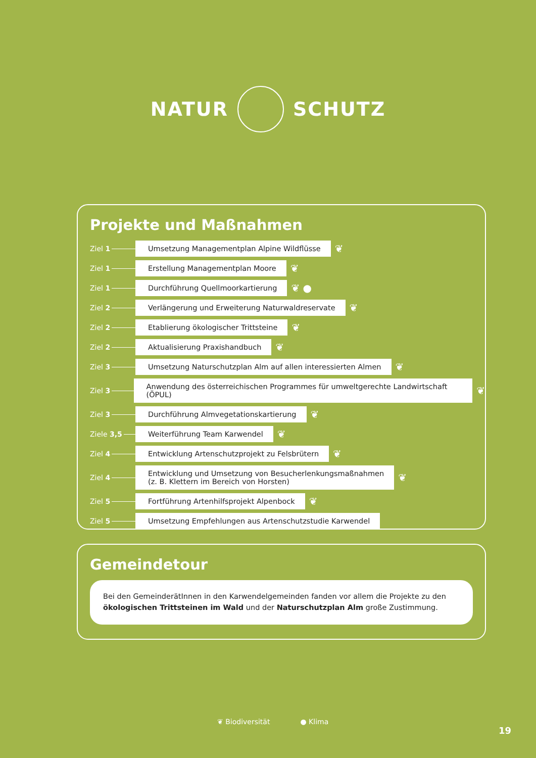NATUR SCHUTZ
Projekte und Maßnahmen
Ziel 1
Umsetzung Managementplan Alpine Wildflüsse
❦
Ziel 1
Erstellung Managementplan Moore
❦
Ziel 1
Durchführung Quellmoorkartierung
❦ ●
Ziel 2
Verlängerung und Erweiterung Naturwaldreservate
❦
Ziel 2
Etablierung ökologischer Trittsteine
❦
Ziel 2
Aktualisierung Praxishandbuch
❦
Ziel 3
Umsetzung Naturschutzplan Alm auf allen interessierten Almen
❦
Ziel 3
Anwendung des österreichischen Programmes für umweltgerechte Landwirtschaft (ÖPUL)
❦
Ziel 3
Durchführung Almvegetationskartierung
❦
Ziele 3,5
Weiterführung Team Karwendel
❦
Ziel 4
Entwicklung Artenschutzprojekt zu Felsbrütern
❦
Ziel 4
Entwicklung und Umsetzung von Besucherlenkungsmaßnahmen
(z. B. Klettern im Bereich von Horsten)
❦
Ziel 5
Fortführung Artenhilfsprojekt Alpenbock
❦
Ziel 5
Umsetzung Empfehlungen aus Artenschutzstudie Karwendel
Gemeindetour
Bei den GemeinderätInnen in den Karwendelgemeinden fanden vor allem die Projekte zu den ökologischen Trittsteinen im Wald und der Naturschutzplan Alm große Zustimmung.
❦ Biodiversität ● Klima
19